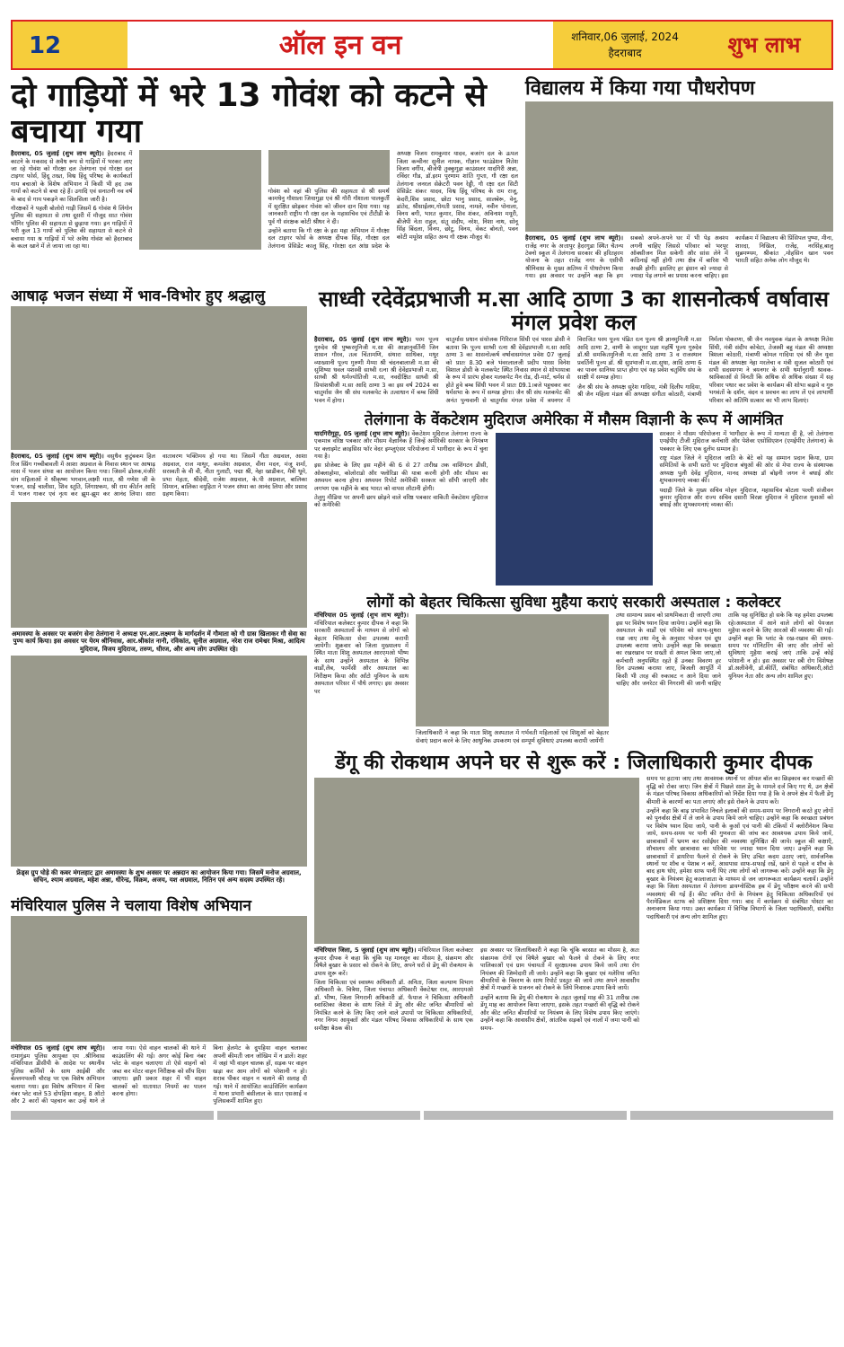12
ऑल इन वन
शनिवार,06 जुलाई, 2024
हैदराबाद
शुभ लाभ
दो गाड़ियों में भरे 13 गोवंश को कटने से बचाया गया
हैदराबाद, 05 जुलाई (शुभ लाभ ब्यूरो)। हैदराबाद में काटने के मकसद से अवैध रूप से गाड़ियों में भरकर लाए जा रहे गोवंश को गौरक्षा दल तेलंगाना एवं गोरक्षा दल टाइगर फोर्स, हिंदू तख्त, विश्व हिंदू परिषद के कार्यकर्ता गाय बचाओ के विशेष अभियान में किसी भी हद तक गायों को कटने से बचा रहे हैं। उगादि एवं सनातनी नव वर्ष के बाद से गाय पकड़ने का सिलसिला जारी है।
गौरक्षकों ने पहली बोलोरो गाड़ी जिसमें 6 गोवंश थे लिंगोन पुलिस की सहायता से तथा दूसरी में मौजूद सात गोवंश भौंगिर पुलिस की सहायता से छुड़ाया गया। इन गाड़ियों में भरी कुल 13 गायों को पुलिस की सहायता से कटने से बचाया गया श्र गाड़ियों में भरे अवैध गोवंश को हैदराबाद के कत्ल खाने में ले जाया जा रहा था।
गोवंश को वहां की पुलिस की सहायता से श्री समर्थ कामधेनु गौशाला जियागुड़ा एवं श्री गौरी गौशाला पालकुर्ती में सुरक्षित छोड़कर गोवंश को जीवन दान दिया गया। यह जानकारी राष्ट्रीय गौ रक्षा दल के महासचिव एवं टीटीडी के पूर्व गौ संरक्षक कोटी श्रीधर ने दी।
उन्होंने बताया कि गौ रक्षा के इस महा अभियान में गौरक्षा दल टाइगर फोर्स के अध्यक्ष दीपक सिंह, गौरक्षा दल तेलंगाना प्रेसिडेंट कालू सिंह, गोरक्षा दल आंध्र प्रदेश के अध्यक्ष विजय रामकुमार यादव, बजरंग दल के ऊपल जिला कन्वीनर सुनील नायक, गौज्ञान फाउंडेशन नितेश विजय वर्गीय, बीजेपी तुक्कुगुड़ा काउंसलर यादगिरी अन्ना, रविंदर गौड, डॉ.इरम पुरणाम शांति गुप्ता, गौ रक्षा दल तेलंगाना जनरल सेक्रेटरी पवन रेड्डी, गौ रक्षा दल सिटी प्रेसिडेंट शंकर यादव, विश्व हिंदू परिषद के राम राजू, केदरी,शिव प्रसाद, छोटा भानु प्रसाद, सालबेरू, वेनू, डांतेद, श्रीसाईलम,गोमती प्रसाद, नामले, नवीन पोनाला, विनय बगी, भारत कुमार, शिव शंकर, अविनाश मयूरी, बीजेपी नेता राहुल, संतु संदीप, नरेश, निशा नाथ, सोनू सिंह बिंदला, विनय, छोटू, विनय, वेंकट बोनतो, पवन कोटी मयूरेश सहित अन्य गौ रक्षक मौजूद थे।
विद्यालय में किया गया पौधरोपण
हैदराबाद, 05 जुलाई (शुभ लाभ ब्यूरो)। राजेंद्र नगर के अत्तापुर हैदरगुडा स्थित चैतन्य टेक्नो स्कूल में तेलंगाना सरकार की हरितहरम योजना के तहत राजेंद्र नगर के एसीपी श्रीनिवास के मुख्य अतिथ्य में पौधरोपण किया गया। इस अवसर पर उन्होंने कहा कि हम सबको अपने-अपने घर में भी पेड़ अवश्य लगनी चाहिए जिससे परिवार को भरपूर ऑक्सीजन मिल सकेगी और सांस लेने में कठिनाई नहीं होगी तथा क्षेत्र में बारिश भी अच्छी होगी। इसलिए हर इंसान को ज्यादा से ज्यादा पेड़ लगाने का प्रयास करना चाहिए। इस कार्यक्रम में विद्यालय की प्रिंसिपल पुष्पा, मीना, शारदा, निखिल, राजेंद्र, नरसिंह,बालु सुब्रमण्यम, श्रीकांत ,मोहसिन खान पवन भारती सहित अनेक लोग मौजूद थे।
आषाढ़ भजन संध्या में भाव-विभोर हुए श्रद्धालु
हैदराबाद, 05 जुलाई (शुभ लाभ ब्यूरो)। वसुधैव कुटुंबकम हिल रिज स्प्रिंग गच्चीबावली में आशा अग्रवाल के निवास स्थान पर आषाढ़ मास में भजन संध्या का आयोजन किया गया। जिसमें ढोलक,मंजीरे संग महिलाओं ने श्रीकृष्ण भगवान,लक्ष्मी माता, श्री गणेश जी के भजन, साईं चालीसा, शिव स्तुति, लिंगाष्टकम, श्री राम कीर्तन आदि में भजन गाकर एवं नृत्य कर झूम-झूम कर आनंद लिया। सारा वातावरण भक्तिमय हो गया था। जिसमें गीता अग्रवाल, आशा अग्रवाल, राज माथुर, कमलेश अग्रवाल, वीना मदन, मंजू शर्मा, सरस्वती के वी वी, नीता गुलाटी, पद्मा श्री, नेहा खाडीकर, मैत्री धूमे, प्रभा मेहता, श्रीदेवी, राजेश अग्रवाल, के.पी अग्रवाल, बालिका सिमरन, बालिका वयुहिता ने भजन संध्या का आनंद लिया और प्रसाद ग्रहण किया।
अमावस्या के अवसर पर बजरंग सेना तेलंगाना ने अध्यक्ष एन.आर.लक्ष्मण के मार्गदर्शन में गौमाता को गौ ग्रास खिलाकर गौ सेवा का पुण्य कार्य किया। इस अवसर पर येरम श्रीनिवास, आर.श्रीकांत नानी, रविकांत, सुनील अग्रवाल, नरेश राज रामेश्वर मिश्रा, आदित्य मुदिराज, विजय मुदिराज, तरुण, धीरज, और अन्य लोग उपस्थित रहे।
फ्रेंड्स ग्रुप घोड़े की कबर मंगलहाट द्वार अमावस्या के शुभ अवसर पर अन्नदान का आयोजन किया गया। जिसमें मनोज अग्रवाल, सचिन, श्याम अग्रवाल, महेश अन्ना, धीरेन्द्र, विक्रम, अजय, यश अग्रवाल, नितिन एवं अन्य सदस्य उपस्थित रहे।
मंचिरियाल पुलिस ने चलाया विशेष अभियान
मंचेरियाल 05 जुलाई (शुभ लाभ ब्यूरो)। रामागुंडम पुलिस आयुक्त एम .श्रीनिवास मंचिरियाल डीसीपी के आदेश पर स्थानीय पुलिस कर्मियों के साथ आईबी और बेल्लमपल्ली चौराह पर एक विशेष अभियान चलाया गया। इस विशेष अभियान में बिना नंबर प्लेट वाले 53 दोपहिया वाहन, 8 ऑटो और 2 कारों की पहचान कर उन्हें थाने ले जाया गया। ऐसे वाहन चालकों की थाने में काउंसलिंग की गई। अगर कोई बिना नंबर प्लेट के वाहन चलाएगा तो ऐसे वाहनों को जब्त कर मोटर वाहन निरीक्षक को सौंप दिया जाएगा। इसी प्रकार शहर में भी वाहन चालकों को यातायात नियमों का पालन करना होगा।
बिना हेलमेट के दुपहिया वाहन चलाकर अपनी कीमती जान जोखिम में न डालें। शहर में जहां भी वाहन चालक हों, सड़क पर वाहन खड़ा कर आम लोगों को परेशानी न हो। शराब पीकर वाहन न चलाने की सलाह दी गई। थाने में आयोजित काउंसिलिंग कार्यक्रम में थाना प्रभारी बंसीलाल के सात एसआई व पुलिसकर्मी शामिल हुए।
साध्वी रदेवेंद्रप्रभाजी म.सा आदि ठाणा 3 का शासनोत्कर्ष वर्षावास मंगल प्रवेश कल
हैदराबाद, 05 जुलाई (शुभ लाभ ब्यूरो)। परम पूज्य गुरुदेव श्री पुष्करमुनिजी म.सा की आज्ञानुवर्तिनी जिन शासन गौरव, तत्व चिंतामणि, संथारा साधिका, मधुर व्याख्यानी पूज्य गुरुणी मैय्या श्री चंदनबालाजी म.सा की सुशिष्या धवल यशस्वी साध्वी रत्ना श्री देवेंद्रप्रभाजी म.सा, साध्वी श्री धर्मज्योतिजी म.सा, नवदीक्षित साध्वी श्री प्रियांशश्रीजी म.सा आदि ठाणा 3 का इस वर्ष 2024 का चातुर्मास जैन श्री संघ मलकपेट के तत्वाधान में बम्ब सिंघी भवन में होगा।
चातुर्मास प्रधान संयोजक गिरिराज सिंघी एवं पारस डोसी ने बताया कि पूज्य साध्वी रत्ना श्री देवेंद्रप्रभाजी म.सा आदि ठाणा 3 का शासनोत्कर्ष वर्षावासमंगल प्रवेश 07 जुलाई को प्रातः 8.30 बजे भंवरलालजी प्रदीप पारस विनेश विशाल डोसी के मलकपेट स्थित निवास स्थान से शोभायात्रा के रूप में प्रारंभ होकर मलकपेट मैन रोड, दी-मार्ट, चर्मस से होते हुवे बम्ब सिंघी भवन में प्रातः 09.1।बजे पहुचकर कर धर्मसभा के रूप में सम्पन्न होगा। जैन श्री संघ मलकपेट की अनंत पुन्यवानी से चातुर्मास मंगल प्रवेश में त्रयनगर में विराजित परम पूज्य पंडित रत्न पूज्य श्री ज्ञानमुनिजी म.सा आदि ठाणा 2, वाणी के जादूगर प्रज्ञा महर्षि पूज्य गुरुदेव डॉ.श्री समकितमुनिजी म.सा आदि ठाणा 3 व राजस्थान प्रवर्तिनी पूज्य डॉ. श्री सुप्रभाजी म.सा.सुधा, आदि ठाणा 6 का पावन सानिध्य प्राप्त होगा एवं यह प्रवेश चतुर्विध संघ के साक्षी में सम्पन्न होगा।
जैन श्री संघ के अध्यक्ष सुरेश गादिया, मंत्री दिलीप गादिया, श्री जैन महिला मंडल की अध्यक्षा संगीता कोठारी, मंत्राणी निर्मला पोकरणा, श्री जैन नवयुवक मंडल के अध्यक्ष नितेश सिंघी, मंत्री संदीप कोचेटा, तेजस्वी बहु मंडल की अध्यक्षा त्रिशला कोठारी, मंत्राणी कोमल गादिया एवं श्री जैन युवा मंडल की अध्यक्षा नेहा मरलेचा व मंत्री सुजल कोठारी एवं सभी सदस्यगण ने त्रयनगर के सभी धर्मानुरागी श्रावक-श्राविकाओं से विनती कि अधिक से अधिक संख्या में सह परिवार पधार कर प्रवेश के कार्यक्रम की शोभा बढ़ावे व गुरु भगवंतों के दर्शन, वंदन व प्रवचन का लाभ लें एवं लाभार्थी परिवार को अतिथि सत्कार का भी लाभ दिलाएं।
तेलंगाना के वेंकटेशम मुदिराज अमेरिका में मौसम विज्ञानी के रूप में आमंत्रित
यादगिरीगुट्टा, 05 जुलाई (शुभ लाभ ब्यूरो)। वेंकटेशम मुदिराज तेलंगाना राज्य के एकमात्र वरिष्ठ पत्रकार और मौसम वैज्ञानिक हैं जिन्हें अमेरिकी सरकार के निमंत्रण पर क्लाइमेट क्राइसिस फॉर वेदर इम्प्लुएंसर परियोजना में भागीदार के रूप में चुना गया है।
इस प्रोजेक्ट के लिए इस महीने की 6 से 27 तारीख तक वाशिंगटन डीसी, ओक्लाहोमा, कोलोराडो और फ्लोरिडा की यात्रा करनी होगी और मौसम का अध्ययन करना होगा। अध्ययन रिपोर्ट अमेरिकी सरकार को सौंपी जाएगी और लगभग एक महीने के बाद भारत को वापस लौटानी होगी।
तेलुगु मीडिया पर अपनी छाप छोड़ने वाले वरिष्ठ पत्रकार वाकिती वेंकटेशम मुदिराज को अमेरिकी
सरकार ने मौसम परियोजना में भागीदार के रूप में मान्यता दी है, जो तेलंगाना एमईपीए टीजी मुदिराज कर्मचारी और पेशेवर एसोसिएशन (एमईपीए तेलंगाना) के पत्रकार के लिए एक दुर्लभ सम्मान है।
राष्ट्र मंडल जिले ने मुदिराज जाति के बेटे को यह सम्मान प्रदान किया, ग्राम समितियों के सभी स्तरों पर मुदिराज बंधुओं की ओर से मेपा राज्य के संस्थापक अध्यक्ष पुली देवेंद्र मुदिराज, मानद अध्यक्ष डॉ बोइनी जगन ने बधाई और शुभकामनाएं व्यक्त कीं।
यदाद्री जिले के मुख्य सचिव मोहन मुदिराज, महासचिव बोटला पल्ली संजीवन कुमार मुदिराज और राज्य सचिव दसारी विरन्ना मुदिराज ने मुदिराज युवाओं को बधाई और शुभकामनाएं व्यक्त कीं।
लोगों को बेहतर चिकित्सा सुविधा मुहैया कराएं सरकारी अस्पताल : कलेक्टर
मंचिरियाल 05 जुलाई (शुभ लाभ ब्यूरो)। मंचिरियाल कलेक्टर कुमार दीपक ने कहा कि सरकारी अस्पतालों के माध्यम से लोगों को बेहतर चिकित्सा सेवा उपलब्ध करायी जायेगी। शुक्रवार को जिला मुख्यालय में स्थित माता शिशु अस्पताल आरएमओ भीष्म के साथ उन्होंने अस्पताल के विभिन्न वार्डों,लैब, फार्मेसी और अस्पताल का निरीक्षण किया और आँटो यूनियन के साथ अस्पताल परिसर में पौधे लगाए। इस अवसर पर
जिलाधिकारी ने कहा कि माता शिशु अस्पताल में गर्भवती महिलाओं एवं शिशुओं को बेहतर सेवाएं प्रदान करने के लिए आधुनिक उपकरण एवं सम्पूर्ण सुविधाएं उपलब्ध करायी जायेंगी
तथा सामान्य प्रसव को प्राथमिकता दी जाएगी तथा इस पर विशेष ध्यान दिया जायेगा। उन्होंने कहा कि अस्पताल के वार्डों एवं परिवेश को साफ-सुथरा रखा जाए तथा मेनू के अनुसार भोजन एवं दूध उपलब्ध कराया जाये। उन्होंने कहा कि स्वच्छता का रखरखाव पर सख्ती से अमल किया जाए,जो कर्मचारी अनुपस्थित रहते हैं उनका विवरण हर दिन उपलब्ध कराया जाए, बिजली आपूर्ति में किसी भी तरह की रुकावट न आने दिया जाने चाहिए और जनरेटर की निगरानी की जानी चाहिए ताकि यह सुनिश्चित हो सके कि यह हमेशा उपलब्ध रहे।अस्पताल में आने वाले लोगों को पेयजल मुहैया कराने के लिए आरओ की व्यवस्था की गई। उन्होंने कहा कि प्लांट के रख-रखाव की समय-समय पर मॉनिटरिंग की जाए और लोगों को सुविधाएं मुहैया कराई जाएं ताकि उन्हें कोई परेशानी न हो। इस अवसर पर स्त्री रोग विशेषज्ञ डॉ.अलीवेनी, डॉ.कीर्ति, संबंधित अधिकारी,ऑटो यूनियन नेता और अन्य लोग शामिल हुए।
डेंगू की रोकथाम अपने घर से शुरू करें : जिलाधिकारी कुमार दीपक
मंचिरियाल जिला, 5 जुलाई (शुभ लाभ ब्यूरो)। मंचिरियाल जिला कलेक्टर कुमार दीपक ने कहा कि चूंकि यह मानसून का मौसम है, संक्रमण और विषैले बुखार के प्रसार को रोकने के लिए, अपने घरों से डेंगू की रोकथाम के उपाय शुरू करें।
जिला चिकित्सा एवं स्वास्थ्य अधिकारी डॉ. अनिता, जिला कल्याण विभाग अधिकारी के. चित्रैया, जिला पंचायत अधिकारी वेंकटेश्वर राव, आरएमओ डॉ. भीष्म, जिला निगरानी अधिकारी डॉ. फैयाज ने चिकित्सा अधिकारी स्वास्तिका जैशवा के साथ जिले में डेंगू और कीट जनित बीमारियों को नियंत्रित करने के लिए किए जाने वाले उपायों पर चिकित्सा अधिकारियों, नगर निगम आयुक्तों और मंडल परिषद विकास अधिकारियों के साथ एक समीक्षा बैठक की।
इस अवसर पर जिलाधिकारी ने कहा कि चूंकि बरसात का मौसम है, अतः संक्रामक रोगों एवं विषैले बुखार को फैलने से रोकने के लिए नगर पालिकाओं एवं ग्राम पंचायतों में सुरक्षात्मक उपाय किये जायें तथा रोग नियंत्रण की जिम्मेदारी ली जाये। उन्होंने कहा कि बुखार एवं मलेरिया जनित बीमारियों के विवरण के साथ रिपोर्ट प्रस्तुत की जाये तथा अपने आवासीय क्षेत्रों में मच्छरों के प्रजनन को रोकने के लिये निवारक उपाय किये जायें।
उन्होंने बताया कि डेंगू की रोकथाम के तहत जुलाई माह की 31 तारीख तक डेंगू माह का आयोजन किया जाएगा, इसके तहत मच्छरों की वृद्धि को रोकने और कीट जनित बीमारियों पर नियंत्रण के लिए विशेष उपाय किए जाएंगे। उन्होंने कहा कि आवासीय क्षेत्रों, आंतरिक सड़कों एवं नालों में जमा पानी को समय-
समय पर हटाया जाए तथा आवश्यक स्थानों पर ऑयल बॉल का छिड़काव कर मच्छरों की वृद्धि को रोका जाए। जिन क्षेत्रों में पिछले साल डेंगू के मामले दर्ज किए गए थे, उन क्षेत्रों के मंडल परिषद विकास अधिकारियों को निर्देश दिया गया है कि वे अपने क्षेत्र में फैली डेंगू बीमारी के कारणों का पता लगाएं और इसे रोकने के उपाय करें।
उन्होंने कहा कि बाढ़ प्रभावित निचले इलाकों की समय-समय पर निगरानी करते हुए लोगों को पुनर्वास क्षेत्रों में ले जाने के उपाय किये जाने चाहिए। उन्होंने कहा कि स्वच्छता प्रबंधन पर विशेष ध्यान दिया जाये, पानी के कुओं एवं पानी की टंकियों में क्लोरीनेशन किया जाये, समय-समय पर पानी की गुणवत्ता की जांच कर आवश्यक उपाय किये जायें, छात्रावासों में भ्रमण कर रसोईघर की व्यवस्था सुनिश्चित की जाये। स्कूल की कक्षाएँ, शौचालय और छात्रावास का परिवेश पर ज्यादा ध्यान दिया जाए। उन्होंने कहा कि छात्रावासों में डायरिया फैलने से रोकने के लिए उचित कदम उठाए जाएं, सार्वजनिक स्थानों पर शौच व पेशाब न करें, आसपास साफ-सफाई रखें, खाने से पहले व शौच के बाद हाथ धोएं, हमेशा साफ पानी पिएं तथा लोगों को जागरूक करें। उन्होंने कहा कि डेंगू बुखार के नियंत्रण हेतु कालाजाता के माध्यम से जन जागरूकता कार्यक्रम चलायें। उन्होंने कहा कि जिला अस्पताल में तेलंगाना डायग्नोस्टिक हब में डेंगू परीक्षण करने की सभी व्यवस्थाएं की गई हैं। कीट जनित रोगों के नियंत्रण हेतु चिकित्सा अधिकारियों एवं पैरामेडिकल स्टाफ को प्रशिक्षण दिया गया। बाद में कार्यक्रम से संबंधित पोस्टर का अनावरण किया गया। उक्त कार्यक्रम में विभिन्न विभागों के जिला पदाधिकारी, संबंधित पदाधिकारी एवं अन्य लोग शामिल हुए।